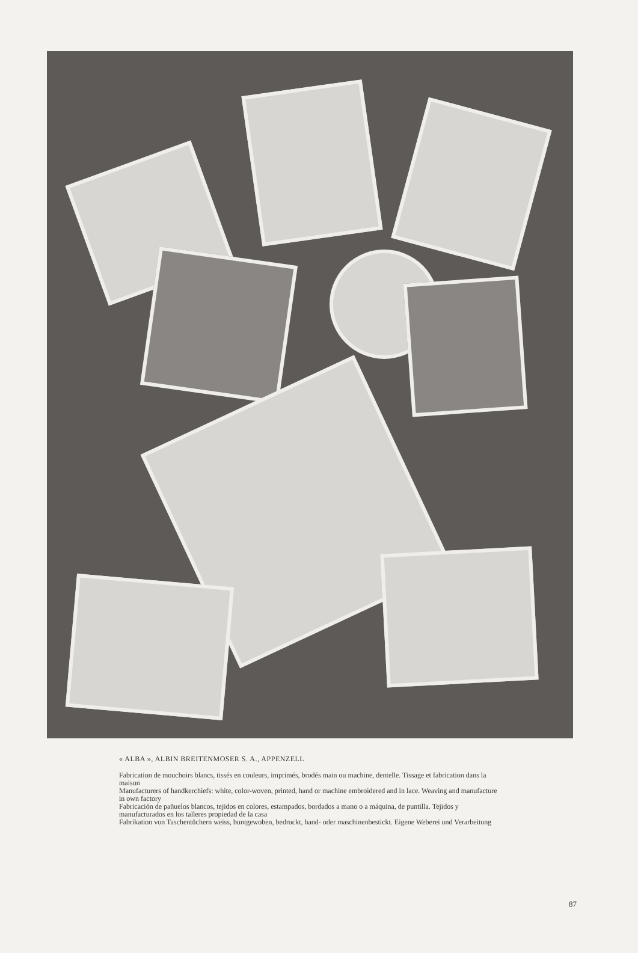« ALBA », ALBIN BREITENMOSER S. A., APPENZELL
Fabrication de mouchoirs blancs, tissés en couleurs, imprimés, brodés main ou machine, dentelle. Tissage et fabrication dans la maison
Manufacturers of handkerchiefs: white, color-woven, printed, hand or machine embroidered and in lace. Weaving and manufacture in own factory
Fabricación de pañuelos blancos, tejidos en colores, estampados, bordados a mano o a máquina, de puntilla. Tejidos y manufacturados en los talleres propiedad de la casa
Fabrikation von Taschentüchern weiss, buntgewoben, bedruckt, hand- oder maschinenbestickt. Eigene Weberei und Verarbeitung
87